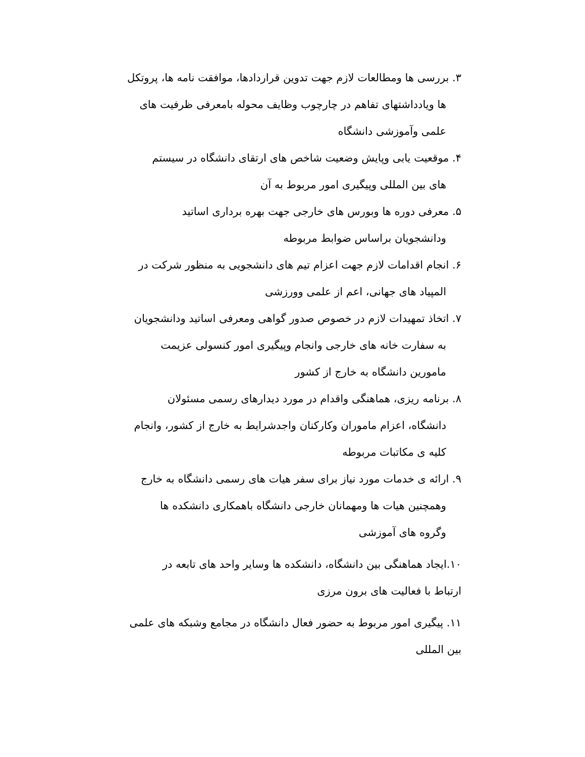۳. بررسی ها ومطالعات لازم جهت تدوین قراردادها، موافقت نامه ها، پروتکل
ها ویادداشتهای تفاهم در چارچوب وظایف محوله بامعرفی ظرفیت های
علمی وآموزشی دانشگاه
۴. موقعیت یابی وپایش وضعیت شاخص های ارتقای دانشگاه در سیستم
های بین المللی وپیگیری امور مربوط به آن
۵. معرفی دوره ها وبورس های خارجی جهت بهره برداری اساتید
ودانشجویان براساس ضوابط مربوطه
۶. انجام اقدامات لازم جهت اعزام تیم های دانشجویی به منظور شرکت در
المپیاد های جهانی، اعم از علمی وورزشی
۷. اتخاذ تمهیدات لازم در خصوص صدور گواهی ومعرفی اساتید ودانشجویان
به سفارت خانه های خارجی وانجام وپیگیری امور کنسولی عزیمت
مامورین دانشگاه به خارج از کشور
۸. برنامه ریزی، هماهنگی واقدام در مورد دیدارهای رسمی مسئولان
دانشگاه، اعزام ماموران وکارکنان واجدشرایط به خارج از کشور، وانجام
کلیه ی مکاتبات مربوطه
۹. ارائه ی خدمات مورد نیاز برای سفر هیات های رسمی دانشگاه به خارج
وهمچنین هیات ها ومهمانان خارجی دانشگاه باهمکاری دانشکده ها
وگروه های آموزشی
۱۰.ایجاد هماهنگی بین دانشگاه، دانشکده ها وسایر واحد های تابعه در
ارتباط با فعالیت های برون مرزی
۱۱. پیگیری امور مربوط به حضور فعال دانشگاه در مجامع وشبکه های علمی
بین المللی